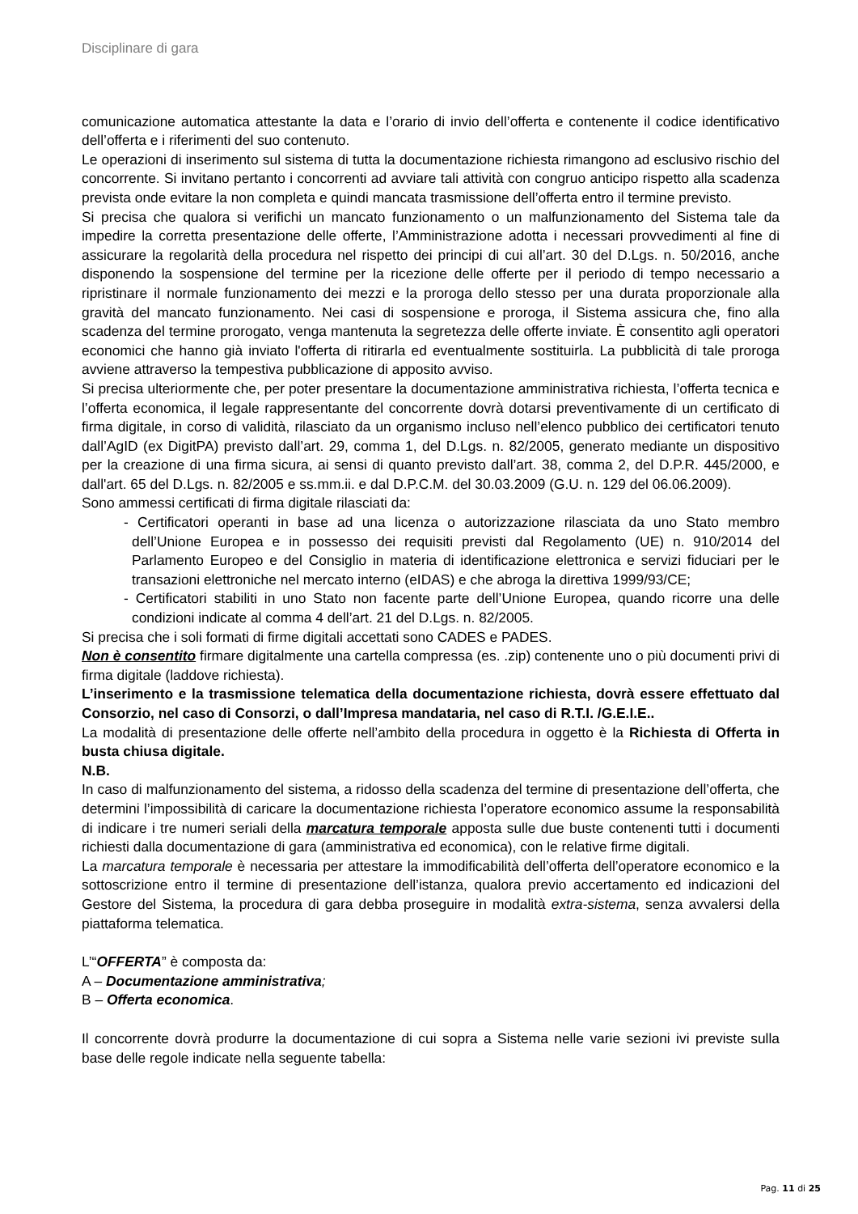Disciplinare di gara
comunicazione automatica attestante la data e l’orario di invio dell’offerta e contenente il codice identificativo dell’offerta e i riferimenti del suo contenuto.
Le operazioni di inserimento sul sistema di tutta la documentazione richiesta rimangono ad esclusivo rischio del concorrente. Si invitano pertanto i concorrenti ad avviare tali attività con congruo anticipo rispetto alla scadenza prevista onde evitare la non completa e quindi mancata trasmissione dell’offerta entro il termine previsto.
Si precisa che qualora si verifichi un mancato funzionamento o un malfunzionamento del Sistema tale da impedire la corretta presentazione delle offerte, l’Amministrazione adotta i necessari provvedimenti al fine di assicurare la regolarità della procedura nel rispetto dei principi di cui all’art. 30 del D.Lgs. n. 50/2016, anche disponendo la sospensione del termine per la ricezione delle offerte per il periodo di tempo necessario a ripristinare il normale funzionamento dei mezzi e la proroga dello stesso per una durata proporzionale alla gravità del mancato funzionamento. Nei casi di sospensione e proroga, il Sistema assicura che, fino alla scadenza del termine prorogato, venga mantenuta la segretezza delle offerte inviate. È consentito agli operatori economici che hanno già inviato l'offerta di ritirarla ed eventualmente sostituirla. La pubblicità di tale proroga avviene attraverso la tempestiva pubblicazione di apposito avviso.
Si precisa ulteriormente che, per poter presentare la documentazione amministrativa richiesta, l’offerta tecnica e l’offerta economica, il legale rappresentante del concorrente dovrà dotarsi preventivamente di un certificato di firma digitale, in corso di validità, rilasciato da un organismo incluso nell’elenco pubblico dei certificatori tenuto dall’AgID (ex DigitPA) previsto dall’art. 29, comma 1, del D.Lgs. n. 82/2005, generato mediante un dispositivo per la creazione di una firma sicura, ai sensi di quanto previsto dall’art. 38, comma 2, del D.P.R. 445/2000, e dall'art. 65 del D.Lgs. n. 82/2005 e ss.mm.ii. e dal D.P.C.M. del 30.03.2009 (G.U. n. 129 del 06.06.2009).
Sono ammessi certificati di firma digitale rilasciati da:
- Certificatori operanti in base ad una licenza o autorizzazione rilasciata da uno Stato membro dell’Unione Europea e in possesso dei requisiti previsti dal Regolamento (UE) n. 910/2014 del Parlamento Europeo e del Consiglio in materia di identificazione elettronica e servizi fiduciari per le transazioni elettroniche nel mercato interno (eIDAS) e che abroga la direttiva 1999/93/CE;
- Certificatori stabiliti in uno Stato non facente parte dell’Unione Europea, quando ricorre una delle condizioni indicate al comma 4 dell’art. 21 del D.Lgs. n. 82/2005.
Si precisa che i soli formati di firme digitali accettati sono CADES e PADES.
Non è consentito firmare digitalmente una cartella compressa (es. .zip) contenente uno o più documenti privi di firma digitale (laddove richiesta).
L’inserimento e la trasmissione telematica della documentazione richiesta, dovrà essere effettuato dal Consorzio, nel caso di Consorzi, o dall’Impresa mandataria, nel caso di R.T.I. /G.E.I.E..
La modalità di presentazione delle offerte nell’ambito della procedura in oggetto è la Richiesta di Offerta in busta chiusa digitale.
N.B.
In caso di malfunzionamento del sistema, a ridosso della scadenza del termine di presentazione dell’offerta, che determini l’impossibilità di caricare la documentazione richiesta l’operatore economico assume la responsabilità di indicare i tre numeri seriali della marcatura temporale apposta sulle due buste contenenti tutti i documenti richiesti dalla documentazione di gara (amministrativa ed economica), con le relative firme digitali.
La marcatura temporale è necessaria per attestare la immodificabilità dell’offerta dell’operatore economico e la sottoscrizione entro il termine di presentazione dell’istanza, qualora previo accertamento ed indicazioni del Gestore del Sistema, la procedura di gara debba proseguire in modalità extra-sistema, senza avvalersi della piattaforma telematica.
L’“OFFERTA” è composta da:
A – Documentazione amministrativa;
B – Offerta economica.
Il concorrente dovrà produrre la documentazione di cui sopra a Sistema nelle varie sezioni ivi previste sulla base delle regole indicate nella seguente tabella:
Pag. 11 di 25